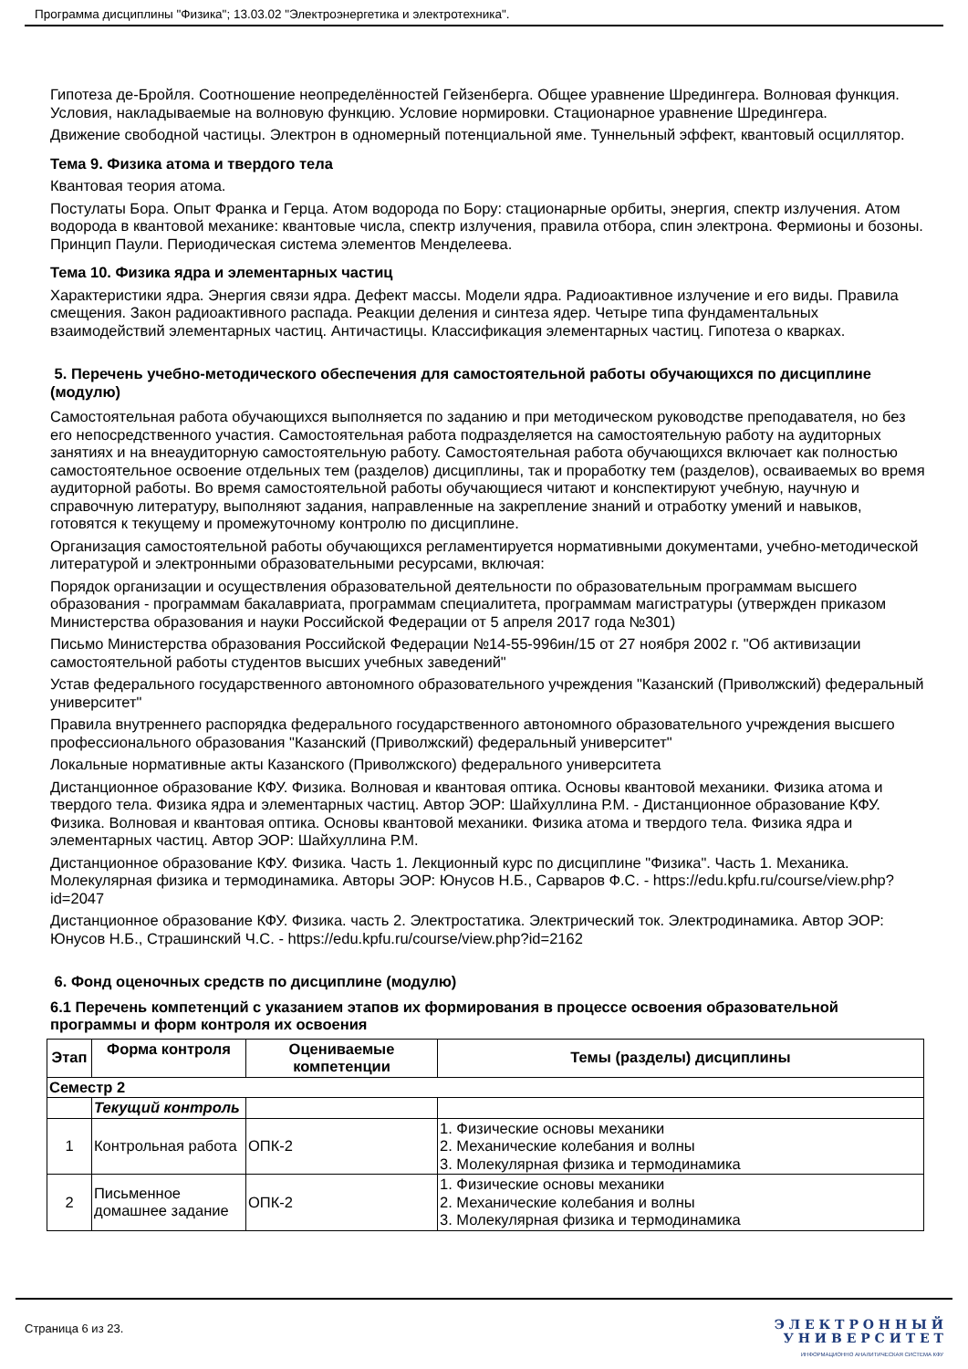Программа дисциплины "Физика"; 13.03.02 "Электроэнергетика и электротехника".
Гипотеза де-Бройля. Соотношение неопределённостей Гейзенберга. Общее уравнение Шредингера. Волновая функция. Условия, накладываемые на волновую функцию. Условие нормировки. Стационарное уравнение Шредингера.
Движение свободной частицы. Электрон в одномерный потенциальной яме. Туннельный эффект, квантовый осциллятор.
Тема 9. Физика атома и твердого тела
Квантовая теория атома.
Постулаты Бора. Опыт Франка и Герца. Атом водорода по Бору: стационарные орбиты, энергия, спектр излучения. Атом водорода в квантовой механике: квантовые числа, спектр излучения, правила отбора, спин электрона. Фермионы и бозоны. Принцип Паули. Периодическая система элементов Менделеева.
Тема 10. Физика ядра и элементарных частиц
Характеристики ядра. Энергия связи ядра. Дефект массы. Модели ядра. Радиоактивное излучение и его виды. Правила смещения. Закон радиоактивного распада. Реакции деления и синтеза ядер. Четыре типа фундаментальных взаимодействий элементарных частиц. Античастицы. Классификация элементарных частиц. Гипотеза о кварках.
5. Перечень учебно-методического обеспечения для самостоятельной работы обучающихся по дисциплине (модулю)
Самостоятельная работа обучающихся выполняется по заданию и при методическом руководстве преподавателя, но без его непосредственного участия. Самостоятельная работа подразделяется на самостоятельную работу на аудиторных занятиях и на внеаудиторную самостоятельную работу. Самостоятельная работа обучающихся включает как полностью самостоятельное освоение отдельных тем (разделов) дисциплины, так и проработку тем (разделов), осваиваемых во время аудиторной работы. Во время самостоятельной работы обучающиеся читают и конспектируют учебную, научную и справочную литературу, выполняют задания, направленные на закрепление знаний и отработку умений и навыков, готовятся к текущему и промежуточному контролю по дисциплине.
Организация самостоятельной работы обучающихся регламентируется нормативными документами, учебно-методической литературой и электронными образовательными ресурсами, включая:
Порядок организации и осуществления образовательной деятельности по образовательным программам высшего образования - программам бакалавриата, программам специалитета, программам магистратуры (утвержден приказом Министерства образования и науки Российской Федерации от 5 апреля 2017 года №301)
Письмо Министерства образования Российской Федерации №14-55-996ин/15 от 27 ноября 2002 г. "Об активизации самостоятельной работы студентов высших учебных заведений"
Устав федерального государственного автономного образовательного учреждения "Казанский (Приволжский) федеральный университет"
Правила внутреннего распорядка федерального государственного автономного образовательного учреждения высшего профессионального образования "Казанский (Приволжский) федеральный университет"
Локальные нормативные акты Казанского (Приволжского) федерального университета
Дистанционное образование КФУ. Физика. Волновая и квантовая оптика. Основы квантовой механики. Физика атома и твердого тела. Физика ядра и элементарных частиц. Автор ЭОР: Шайхуллина Р.М. - Дистанционное образование КФУ. Физика. Волновая и квантовая оптика. Основы квантовой механики. Физика атома и твердого тела. Физика ядра и элементарных частиц. Автор ЭОР: Шайхуллина Р.М.
Дистанционное образование КФУ. Физика. Часть 1. Лекционный курс по дисциплине "Физика". Часть 1. Механика. Молекулярная физика и термодинамика. Авторы ЭОР: Юнусов Н.Б., Сарваров Ф.С. - https://edu.kpfu.ru/course/view.php?id=2047
Дистанционное образование КФУ. Физика. часть 2. Электростатика. Электрический ток. Электродинамика. Автор ЭОР: Юнусов Н.Б., Страшинский Ч.С. - https://edu.kpfu.ru/course/view.php?id=2162
6. Фонд оценочных средств по дисциплине (модулю)
6.1 Перечень компетенций с указанием этапов их формирования в процессе освоения образовательной программы и форм контроля их освоения
| Этап | Форма контроля | Оцениваемые компетенции | Темы (разделы) дисциплины |
| --- | --- | --- | --- |
| Семестр 2 | | | |
| | Текущий контроль | | |
| 1 | Контрольная работа | ОПК-2 | 1. Физические основы механики 2. Механические колебания и волны 3. Молекулярная физика и термодинамика |
| 2 | Письменное домашнее задание | ОПК-2 | 1. Физические основы механики 2. Механические колебания и волны 3. Молекулярная физика и термодинамика |
Страница 6 из 23.
Э Л Е К Т Р О Н Н Ы Й
У Н И В Е Р С И Т Е Т
ИНФОРМАЦИОННО АНАЛИТИЧЕСКАЯ СИСТЕМА КФУ